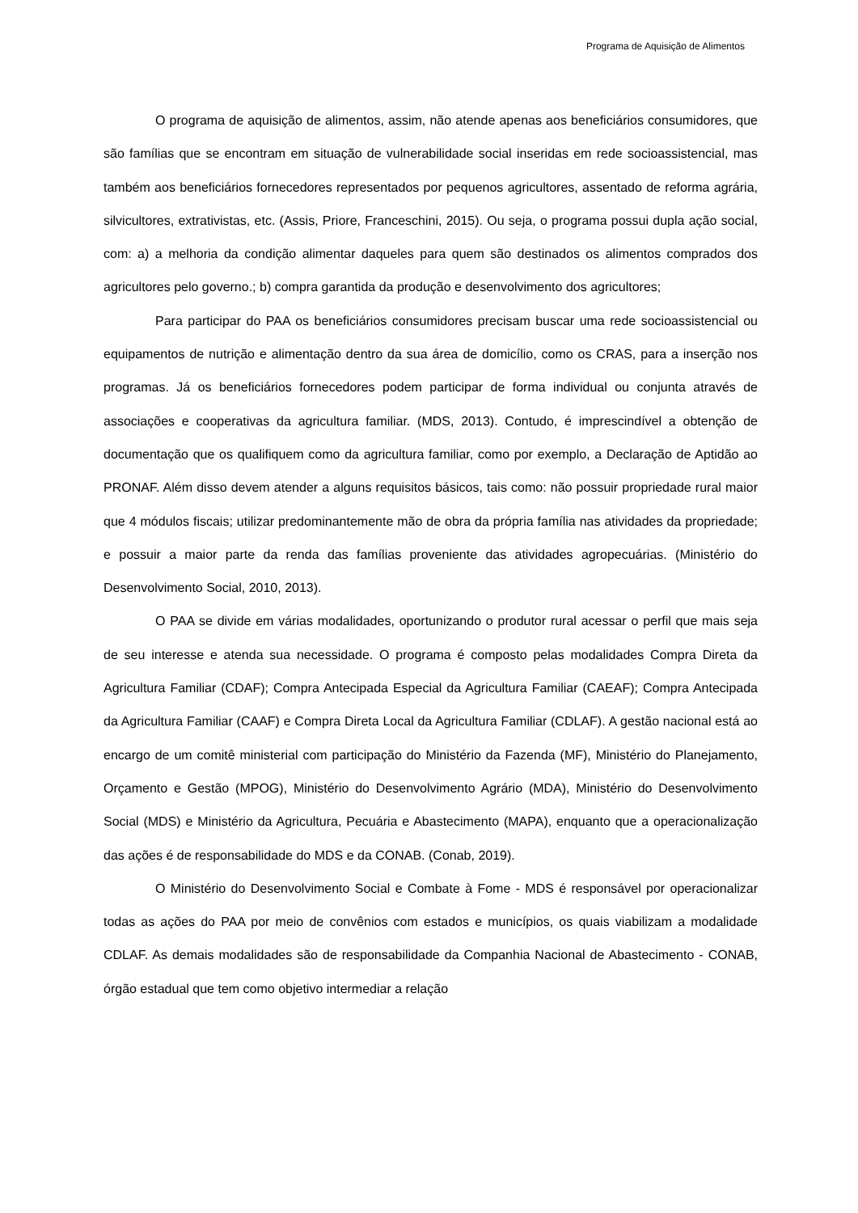Programa de Aquisição de Alimentos
O programa de aquisição de alimentos, assim, não atende apenas aos beneficiários consumidores, que são famílias que se encontram em situação de vulnerabilidade social inseridas em rede socioassistencial, mas também aos beneficiários fornecedores representados por pequenos agricultores, assentado de reforma agrária, silvicultores, extrativistas, etc. (Assis, Priore, Franceschini, 2015). Ou seja, o programa possui dupla ação social, com: a) a melhoria da condição alimentar daqueles para quem são destinados os alimentos comprados dos agricultores pelo governo.; b) compra garantida da produção e desenvolvimento dos agricultores;
Para participar do PAA os beneficiários consumidores precisam buscar uma rede socioassistencial ou equipamentos de nutrição e alimentação dentro da sua área de domicílio, como os CRAS, para a inserção nos programas. Já os beneficiários fornecedores podem participar de forma individual ou conjunta através de associações e cooperativas da agricultura familiar. (MDS, 2013). Contudo, é imprescindível a obtenção de documentação que os qualifiquem como da agricultura familiar, como por exemplo, a Declaração de Aptidão ao PRONAF. Além disso devem atender a alguns requisitos básicos, tais como: não possuir propriedade rural maior que 4 módulos fiscais; utilizar predominantemente mão de obra da própria família nas atividades da propriedade; e possuir a maior parte da renda das famílias proveniente das atividades agropecuárias. (Ministério do Desenvolvimento Social, 2010, 2013).
O PAA se divide em várias modalidades, oportunizando o produtor rural acessar o perfil que mais seja de seu interesse e atenda sua necessidade. O programa é composto pelas modalidades Compra Direta da Agricultura Familiar (CDAF); Compra Antecipada Especial da Agricultura Familiar (CAEAF); Compra Antecipada da Agricultura Familiar (CAAF) e Compra Direta Local da Agricultura Familiar (CDLAF). A gestão nacional está ao encargo de um comitê ministerial com participação do Ministério da Fazenda (MF), Ministério do Planejamento, Orçamento e Gestão (MPOG), Ministério do Desenvolvimento Agrário (MDA), Ministério do Desenvolvimento Social (MDS) e Ministério da Agricultura, Pecuária e Abastecimento (MAPA), enquanto que a operacionalização das ações é de responsabilidade do MDS e da CONAB. (Conab, 2019).
O Ministério do Desenvolvimento Social e Combate à Fome - MDS é responsável por operacionalizar todas as ações do PAA por meio de convênios com estados e municípios, os quais viabilizam a modalidade CDLAF. As demais modalidades são de responsabilidade da Companhia Nacional de Abastecimento - CONAB, órgão estadual que tem como objetivo intermediar a relação